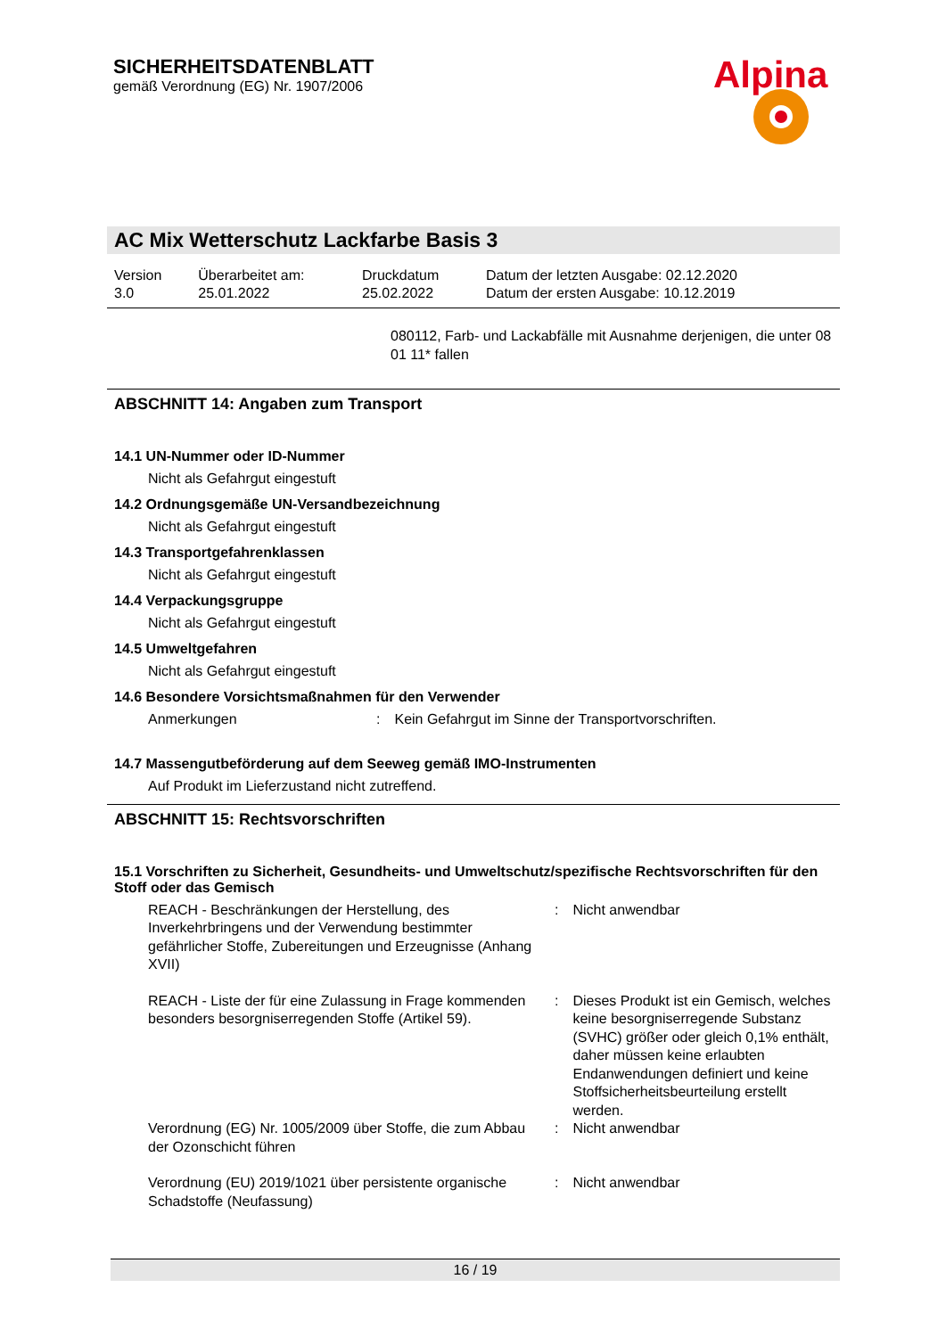SICHERHEITSDATENBLATT
gemäß Verordnung (EG) Nr. 1907/2006
Alpina
AC Mix Wetterschutz Lackfarbe Basis 3
| Version 3.0 | Überarbeitet am: 25.01.2022 | Druckdatum 25.02.2022 | Datum der letzten Ausgabe: 02.12.2020 Datum der ersten Ausgabe: 10.12.2019 |
080112, Farb- und Lackabfälle mit Ausnahme derjenigen, die unter 08 01 11* fallen
ABSCHNITT 14: Angaben zum Transport
14.1 UN-Nummer oder ID-Nummer
Nicht als Gefahrgut eingestuft
14.2 Ordnungsgemäße UN-Versandbezeichnung
Nicht als Gefahrgut eingestuft
14.3 Transportgefahrenklassen
Nicht als Gefahrgut eingestuft
14.4 Verpackungsgruppe
Nicht als Gefahrgut eingestuft
14.5 Umweltgefahren
Nicht als Gefahrgut eingestuft
14.6 Besondere Vorsichtsmaßnahmen für den Verwender
| Anmerkungen | : | Kein Gefahrgut im Sinne der Transportvorschriften. |
14.7 Massengutbeförderung auf dem Seeweg gemäß IMO-Instrumenten
Auf Produkt im Lieferzustand nicht zutreffend.
ABSCHNITT 15: Rechtsvorschriften
15.1 Vorschriften zu Sicherheit, Gesundheits- und Umweltschutz/spezifische Rechtsvorschriften für den Stoff oder das Gemisch
| REACH - Beschränkungen der Herstellung, des Inverkehrbringens und der Verwendung bestimmter gefährlicher Stoffe, Zubereitungen und Erzeugnisse (Anhang XVII) | : | Nicht anwendbar |
| REACH - Liste der für eine Zulassung in Frage kommenden besonders besorgniserregenden Stoffe (Artikel 59). | : | Dieses Produkt ist ein Gemisch, welches keine besorgniserregende Substanz (SVHC) größer oder gleich 0,1% enthält, daher müssen keine erlaubten Endanwendungen definiert und keine Stoffsicherheitsbeurteilung erstellt werden. |
| Verordnung (EG) Nr. 1005/2009 über Stoffe, die zum Abbau der Ozonschicht führen | : | Nicht anwendbar |
| Verordnung (EU) 2019/1021 über persistente organische Schadstoffe (Neufassung) | : | Nicht anwendbar |
16 / 19